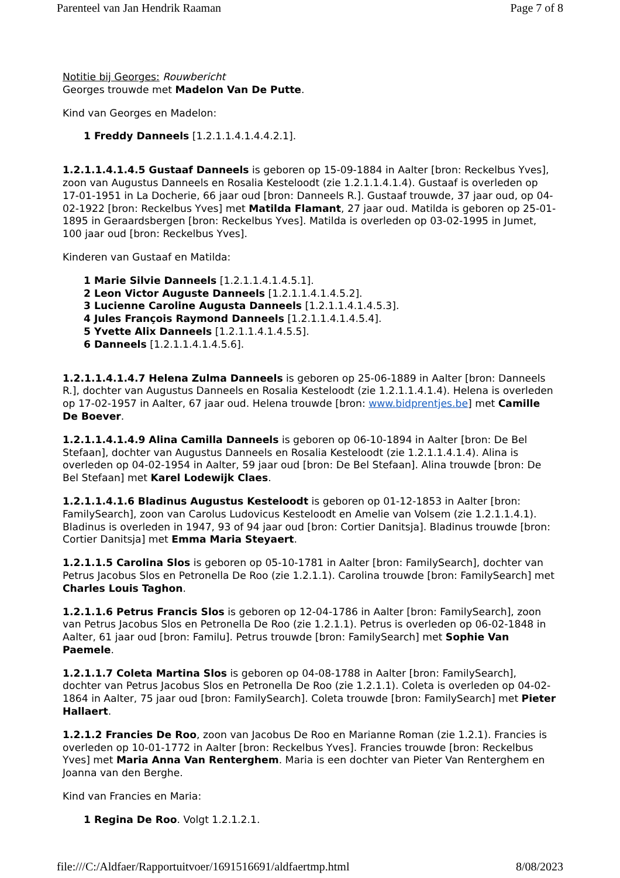Parenteel van Jan Hendrik Raaman Page 7 of 8
Notitie bij Georges: Rouwbericht
Georges trouwde met Madelon Van De Putte.
Kind van Georges en Madelon:
1 Freddy Danneels [1.2.1.1.4.1.4.4.2.1].
1.2.1.1.4.1.4.5 Gustaaf Danneels is geboren op 15-09-1884 in Aalter [bron: Reckelbus Yves], zoon van Augustus Danneels en Rosalia Kesteloodt (zie 1.2.1.1.4.1.4). Gustaaf is overleden op 17-01-1951 in La Docherie, 66 jaar oud [bron: Danneels R.]. Gustaaf trouwde, 37 jaar oud, op 04-02-1922 [bron: Reckelbus Yves] met Matilda Flamant, 27 jaar oud. Matilda is geboren op 25-01-1895 in Geraardsbergen [bron: Reckelbus Yves]. Matilda is overleden op 03-02-1995 in Jumet, 100 jaar oud [bron: Reckelbus Yves].
Kinderen van Gustaaf en Matilda:
1 Marie Silvie Danneels [1.2.1.1.4.1.4.5.1].
2 Leon Victor Auguste Danneels [1.2.1.1.4.1.4.5.2].
3 Lucienne Caroline Augusta Danneels [1.2.1.1.4.1.4.5.3].
4 Jules François Raymond Danneels [1.2.1.1.4.1.4.5.4].
5 Yvette Alix Danneels [1.2.1.1.4.1.4.5.5].
6 Danneels [1.2.1.1.4.1.4.5.6].
1.2.1.1.4.1.4.7 Helena Zulma Danneels is geboren op 25-06-1889 in Aalter [bron: Danneels R.], dochter van Augustus Danneels en Rosalia Kesteloodt (zie 1.2.1.1.4.1.4). Helena is overleden op 17-02-1957 in Aalter, 67 jaar oud. Helena trouwde [bron: www.bidprentjes.be] met Camille De Boever.
1.2.1.1.4.1.4.9 Alina Camilla Danneels is geboren op 06-10-1894 in Aalter [bron: De Bel Stefaan], dochter van Augustus Danneels en Rosalia Kesteloodt (zie 1.2.1.1.4.1.4). Alina is overleden op 04-02-1954 in Aalter, 59 jaar oud [bron: De Bel Stefaan]. Alina trouwde [bron: De Bel Stefaan] met Karel Lodewijk Claes.
1.2.1.1.4.1.6 Bladinus Augustus Kesteloodt is geboren op 01-12-1853 in Aalter [bron: FamilySearch], zoon van Carolus Ludovicus Kesteloodt en Amelie van Volsem (zie 1.2.1.1.4.1). Bladinus is overleden in 1947, 93 of 94 jaar oud [bron: Cortier Danitsja]. Bladinus trouwde [bron: Cortier Danitsja] met Emma Maria Steyaert.
1.2.1.1.5 Carolina Slos is geboren op 05-10-1781 in Aalter [bron: FamilySearch], dochter van Petrus Jacobus Slos en Petronella De Roo (zie 1.2.1.1). Carolina trouwde [bron: FamilySearch] met Charles Louis Taghon.
1.2.1.1.6 Petrus Francis Slos is geboren op 12-04-1786 in Aalter [bron: FamilySearch], zoon van Petrus Jacobus Slos en Petronella De Roo (zie 1.2.1.1). Petrus is overleden op 06-02-1848 in Aalter, 61 jaar oud [bron: Familu]. Petrus trouwde [bron: FamilySearch] met Sophie Van Paemele.
1.2.1.1.7 Coleta Martina Slos is geboren op 04-08-1788 in Aalter [bron: FamilySearch], dochter van Petrus Jacobus Slos en Petronella De Roo (zie 1.2.1.1). Coleta is overleden op 04-02-1864 in Aalter, 75 jaar oud [bron: FamilySearch]. Coleta trouwde [bron: FamilySearch] met Pieter Hallaert.
1.2.1.2 Francies De Roo, zoon van Jacobus De Roo en Marianne Roman (zie 1.2.1). Francies is overleden op 10-01-1772 in Aalter [bron: Reckelbus Yves]. Francies trouwde [bron: Reckelbus Yves] met Maria Anna Van Renterghem. Maria is een dochter van Pieter Van Renterghem en Joanna van den Berghe.
Kind van Francies en Maria:
1 Regina De Roo. Volgt 1.2.1.2.1.
file:///C:/Aldfaer/Rapportuitvoer/1691516691/aldfaertmp.html 8/08/2023